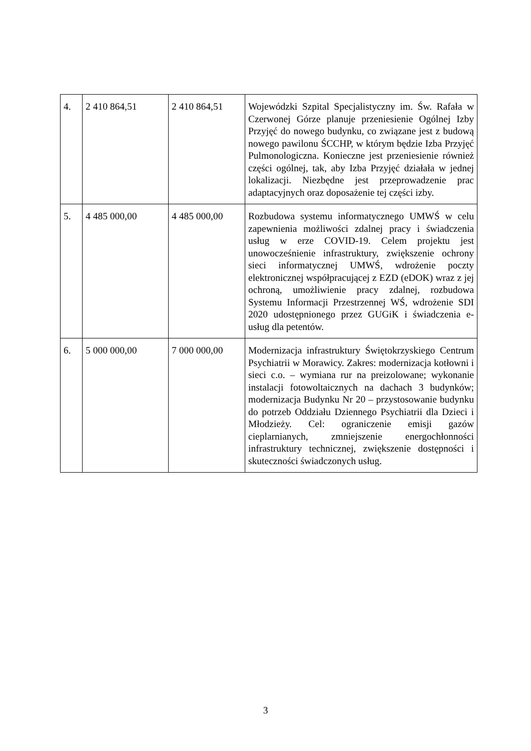| 4. | 2 410 864,51 | 2 410 864,51 | Wojewódzki Szpital Specjalistyczny im. Św. Rafała w Czerwonej Górze planuje przeniesienie Ogólnej Izby Przyjęć do nowego budynku, co związane jest z budową nowego pawilonu ŚCCHP, w którym będzie Izba Przyjęć Pulmonologiczna. Konieczne jest przeniesienie również części ogólnej, tak, aby Izba Przyjęć działała w jednej lokalizacji. Niezbędne jest przeprowadzenie prac adaptacyjnych oraz doposażenie tej części izby. |
| 5. | 4 485 000,00 | 4 485 000,00 | Rozbudowa systemu informatycznego UMWŚ w celu zapewnienia możliwości zdalnej pracy i świadczenia usług w erze COVID-19. Celem projektu jest unowocześnienie infrastruktury, zwiększenie ochrony sieci informatycznej UMWŚ, wdrożenie poczty elektronicznej współpracującej z EZD (eDOK) wraz z jej ochroną, umożliwienie pracy zdalnej, rozbudowa Systemu Informacji Przestrzennej WŚ, wdrożenie SDI 2020 udostępnionego przez GUGiK i świadczenia e-usług dla petentów. |
| 6. | 5 000 000,00 | 7 000 000,00 | Modernizacja infrastruktury Świętokrzyskiego Centrum Psychiatrii w Morawicy. Zakres: modernizacja kotłowni i sieci c.o. – wymiana rur na preizolowane; wykonanie instalacji fotowoltaicznych na dachach 3 budynków; modernizacja Budynku Nr 20 – przystosowanie budynku do potrzeb Oddziału Dziennego Psychiatrii dla Dzieci i Młodzieży. Cel: ograniczenie emisji gazów cieplarnianych, zmniejszenie energochłonności infrastruktury technicznej, zwiększenie dostępności i skuteczności świadczonych usług. |
3